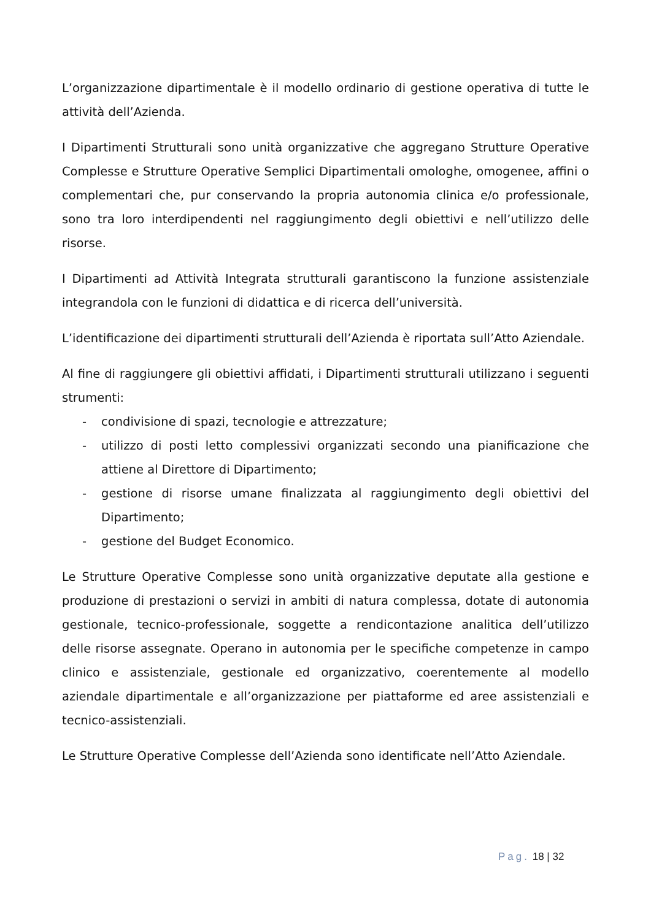L’organizzazione dipartimentale è il modello ordinario di gestione operativa di tutte le attività dell’Azienda.
I Dipartimenti Strutturali sono unità organizzative che aggregano Strutture Operative Complesse e Strutture Operative Semplici Dipartimentali omologhe, omogenee, affini o complementari che, pur conservando la propria autonomia clinica e/o professionale, sono tra loro interdipendenti nel raggiungimento degli obiettivi e nell’utilizzo delle risorse.
I Dipartimenti ad Attività Integrata strutturali garantiscono la funzione assistenziale integrandola con le funzioni di didattica e di ricerca dell’università.
L’identificazione dei dipartimenti strutturali dell’Azienda è riportata sull’Atto Aziendale.
Al fine di raggiungere gli obiettivi affidati, i Dipartimenti strutturali utilizzano i seguenti strumenti:
- condivisione di spazi, tecnologie e attrezzature;
- utilizzo di posti letto complessivi organizzati secondo una pianificazione che attiene al Direttore di Dipartimento;
- gestione di risorse umane finalizzata al raggiungimento degli obiettivi del Dipartimento;
- gestione del Budget Economico.
Le Strutture Operative Complesse sono unità organizzative deputate alla gestione e produzione di prestazioni o servizi in ambiti di natura complessa, dotate di autonomia gestionale, tecnico-professionale, soggette a rendicontazione analitica dell’utilizzo delle risorse assegnate. Operano in autonomia per le specifiche competenze in campo clinico e assistenziale, gestionale ed organizzativo, coerentemente al modello aziendale dipartimentale e all’organizzazione per piattaforme ed aree assistenziali e tecnico-assistenziali.
Le Strutture Operative Complesse dell’Azienda sono identificate nell’Atto Aziendale.
Pag. 18 | 32